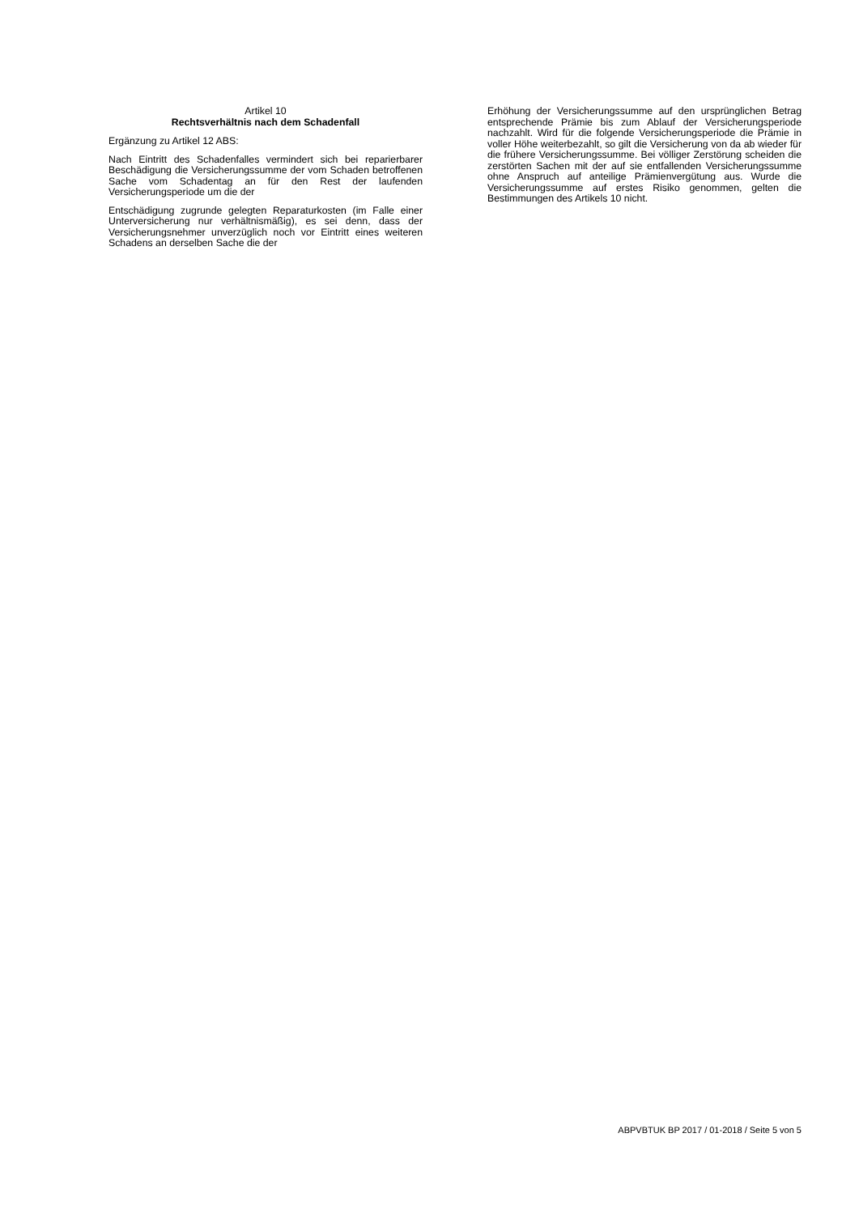Artikel 10
Rechtsverhältnis nach dem Schadenfall
Ergänzung zu Artikel 12 ABS:
Nach Eintritt des Schadenfalles vermindert sich bei reparierbarer Beschädigung die Versicherungssumme der vom Schaden betroffenen Sache vom Schadentag an für den Rest der laufenden Versicherungsperiode um die der
Entschädigung zugrunde gelegten Reparaturkosten (im Falle einer Unterversicherung nur verhältnismäßig), es sei denn, dass der Versicherungsnehmer unverzüglich noch vor Eintritt eines weiteren Schadens an derselben Sache die der
Erhöhung der Versicherungssumme auf den ursprünglichen Betrag entsprechende Prämie bis zum Ablauf der Versicherungsperiode nachzahlt. Wird für die folgende Versicherungsperiode die Prämie in voller Höhe weiterbezahlt, so gilt die Versicherung von da ab wieder für die frühere Versicherungssumme. Bei völliger Zerstörung scheiden die zerstörten Sachen mit der auf sie entfallenden Versicherungssumme ohne Anspruch auf anteilige Prämienvergütung aus. Wurde die Versicherungssumme auf erstes Risiko genommen, gelten die Bestimmungen des Artikels 10 nicht.
ABPVBTUK BP 2017 / 01-2018 / Seite 5 von 5